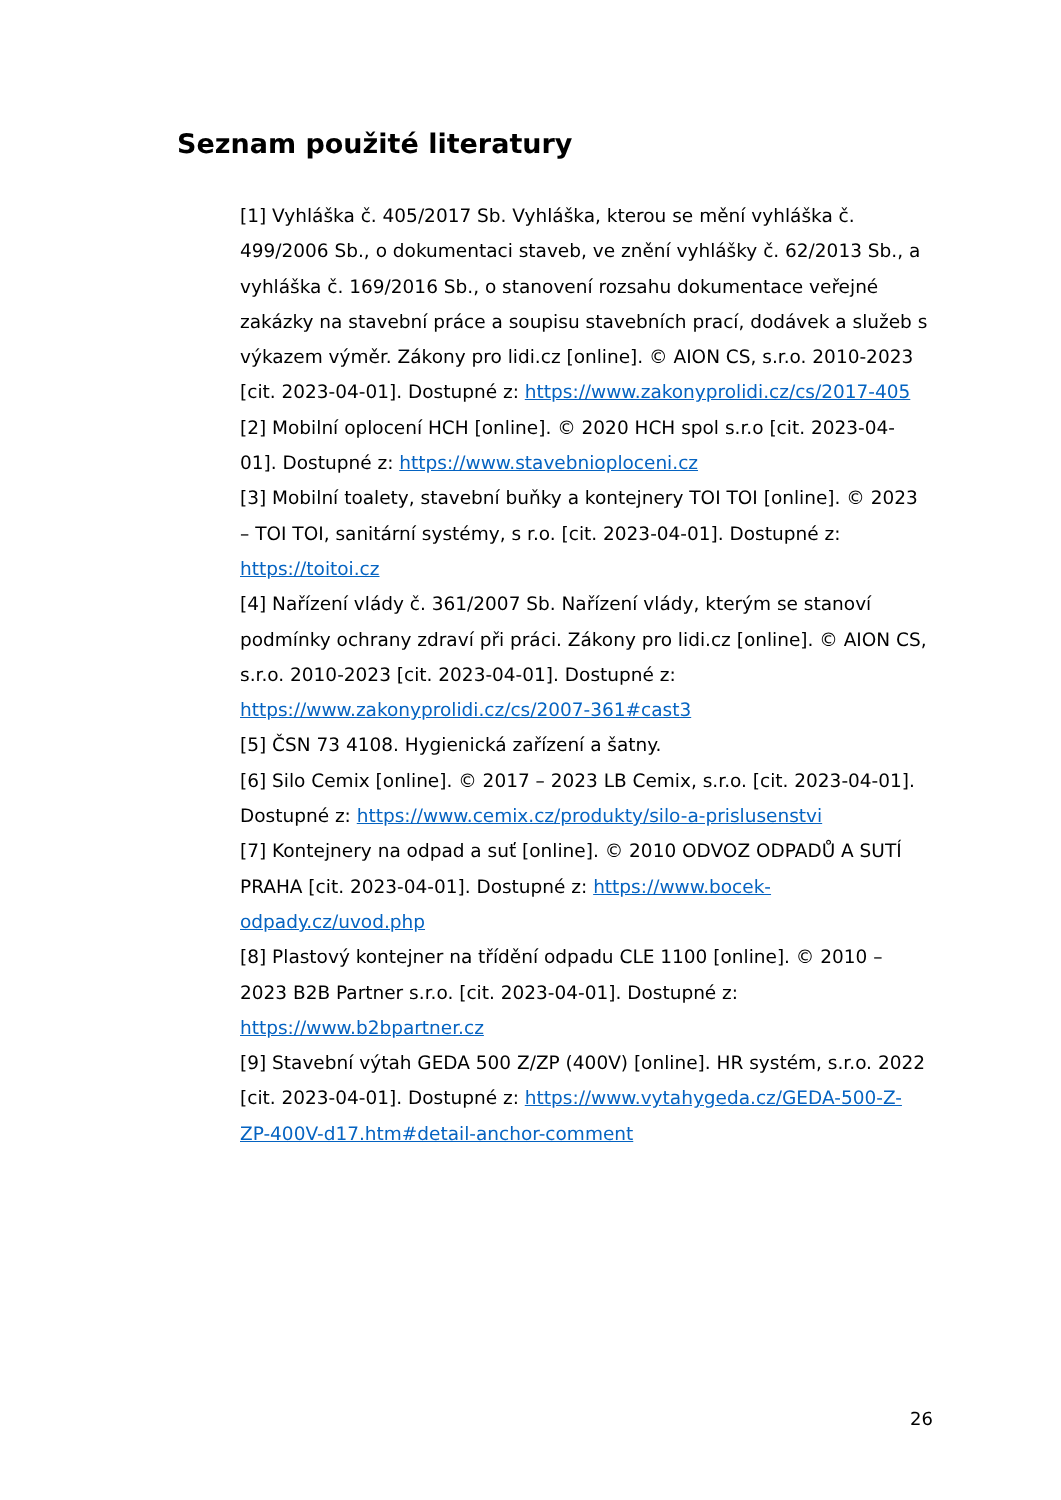Seznam použité literatury
[1] Vyhláška č. 405/2017 Sb. Vyhláška, kterou se mění vyhláška č. 499/2006 Sb., o dokumentaci staveb, ve znění vyhlášky č. 62/2013 Sb., a vyhláška č. 169/2016 Sb., o stanovení rozsahu dokumentace veřejné zakázky na stavební práce a soupisu stavebních prací, dodávek a služeb s výkazem výměr. Zákony pro lidi.cz [online]. © AION CS, s.r.o. 2010-2023 [cit. 2023-04-01]. Dostupné z: https://www.zakonyprolidi.cz/cs/2017-405
[2] Mobilní oplocení HCH [online]. © 2020 HCH spol s.r.o [cit. 2023-04-01]. Dostupné z: https://www.stavebnioploceni.cz
[3] Mobilní toalety, stavební buňky a kontejnery TOI TOI [online]. © 2023 – TOI TOI, sanitární systémy, s r.o. [cit. 2023-04-01]. Dostupné z: https://toitoi.cz
[4] Nařízení vlády č. 361/2007 Sb. Nařízení vlády, kterým se stanoví podmínky ochrany zdraví při práci. Zákony pro lidi.cz [online]. © AION CS, s.r.o. 2010-2023 [cit. 2023-04-01]. Dostupné z: https://www.zakonyprolidi.cz/cs/2007-361#cast3
[5] ČSN 73 4108. Hygienická zařízení a šatny.
[6] Silo Cemix [online]. © 2017 – 2023 LB Cemix, s.r.o. [cit. 2023-04-01]. Dostupné z: https://www.cemix.cz/produkty/silo-a-prislusenstvi
[7] Kontejnery na odpad a suť [online]. © 2010 ODVOZ ODPADŮ A SUTÍ PRAHA [cit. 2023-04-01]. Dostupné z: https://www.bocek-odpady.cz/uvod.php
[8] Plastový kontejner na třídění odpadu CLE 1100 [online]. © 2010 – 2023 B2B Partner s.r.o. [cit. 2023-04-01]. Dostupné z: https://www.b2bpartner.cz
[9] Stavební výtah GEDA 500 Z/ZP (400V) [online]. HR systém, s.r.o. 2022 [cit. 2023-04-01]. Dostupné z: https://www.vytahygeda.cz/GEDA-500-Z-ZP-400V-d17.htm#detail-anchor-comment
26